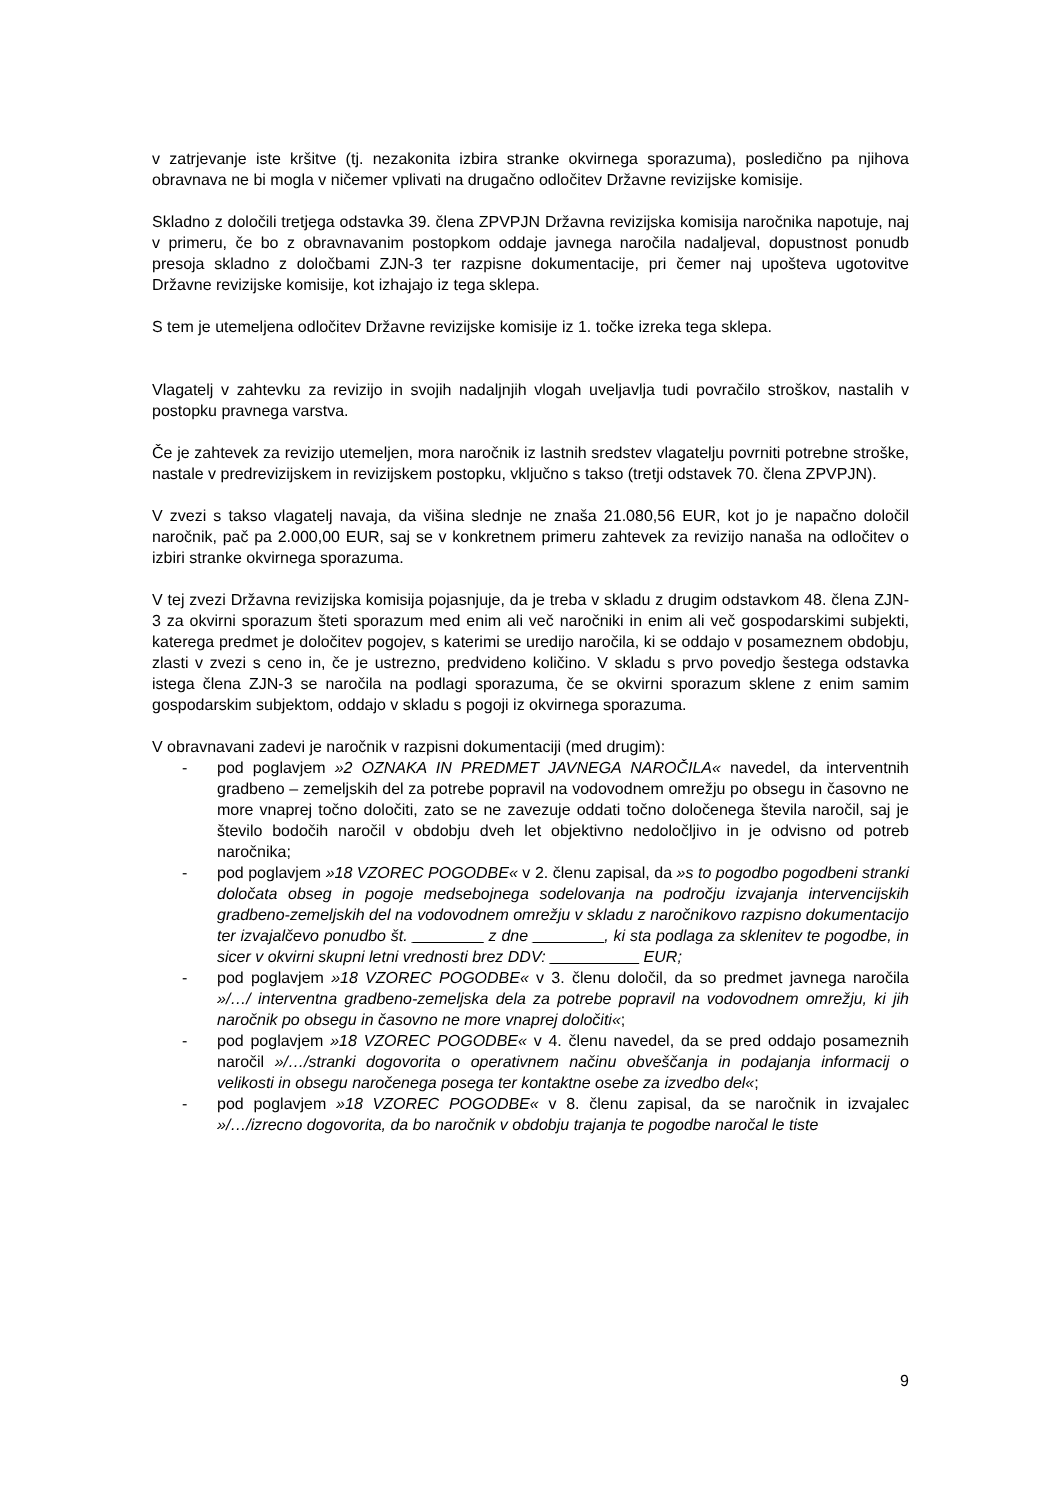v zatrjevanje iste kršitve (tj. nezakonita izbira stranke okvirnega sporazuma), posledično pa njihova obravnava ne bi mogla v ničemer vplivati na drugačno odločitev Državne revizijske komisije.
Skladno z določili tretjega odstavka 39. člena ZPVPJN Državna revizijska komisija naročnika napotuje, naj v primeru, če bo z obravnavanim postopkom oddaje javnega naročila nadaljeval, dopustnost ponudb presoja skladno z določbami ZJN-3 ter razpisne dokumentacije, pri čemer naj upošteva ugotovitve Državne revizijske komisije, kot izhajajo iz tega sklepa.
S tem je utemeljena odločitev Državne revizijske komisije iz 1. točke izreka tega sklepa.
Vlagatelj v zahtevku za revizijo in svojih nadaljnjih vlogah uveljavlja tudi povračilo stroškov, nastalih v postopku pravnega varstva.
Če je zahtevek za revizijo utemeljen, mora naročnik iz lastnih sredstev vlagatelju povrniti potrebne stroške, nastale v predrevizijskem in revizijskem postopku, vključno s takso (tretji odstavek 70. člena ZPVPJN).
V zvezi s takso vlagatelj navaja, da višina slednje ne znaša 21.080,56 EUR, kot jo je napačno določil naročnik, pač pa 2.000,00 EUR, saj se v konkretnem primeru zahtevek za revizijo nanaša na odločitev o izbiri stranke okvirnega sporazuma.
V tej zvezi Državna revizijska komisija pojasnjuje, da je treba v skladu z drugim odstavkom 48. člena ZJN-3 za okvirni sporazum šteti sporazum med enim ali več naročniki in enim ali več gospodarskimi subjekti, katerega predmet je določitev pogojev, s katerimi se uredijo naročila, ki se oddajo v posameznem obdobju, zlasti v zvezi s ceno in, če je ustrezno, predvideno količino. V skladu s prvo povedjo šestega odstavka istega člena ZJN-3 se naročila na podlagi sporazuma, če se okvirni sporazum sklene z enim samim gospodarskim subjektom, oddajo v skladu s pogoji iz okvirnega sporazuma.
V obravnavani zadevi je naročnik v razpisni dokumentaciji (med drugim):
- pod poglavjem »2 OZNAKA IN PREDMET JAVNEGA NAROČILA« navedel, da interventnih gradbeno – zemeljskih del za potrebe popravil na vodovodnem omrežju po obsegu in časovno ne more vnaprej točno določiti, zato se ne zavezuje oddati točno določenega števila naročil, saj je število bodočih naročil v obdobju dveh let objektivno nedoločljivo in je odvisno od potreb naročnika;
- pod poglavjem »18 VZOREC POGODBE« v 2. členu zapisal, da »s to pogodbo pogodbeni stranki določata obseg in pogoje medsebojnega sodelovanja na področju izvajanja intervencijskih gradbeno-zemeljskih del na vodovodnem omrežju v skladu z naročnikovo razpisno dokumentacijo ter izvajalčevo ponudbo št. ________ z dne ________, ki sta podlaga za sklenitev te pogodbe, in sicer v okvirni skupni letni vrednosti brez DDV: __________ EUR;
- pod poglavjem »18 VZOREC POGODBE« v 3. členu določil, da so predmet javnega naročila »/…/ interventna gradbeno-zemeljska dela za potrebe popravil na vodovodnem omrežju, ki jih naročnik po obsegu in časovno ne more vnaprej določiti«;
- pod poglavjem »18 VZOREC POGODBE« v 4. členu navedel, da se pred oddajo posameznih naročil »/…/stranki dogovorita o operativnem načinu obveščanja in podajanja informacij o velikosti in obsegu naročenega posega ter kontaktne osebe za izvedbo del«;
- pod poglavjem »18 VZOREC POGODBE« v 8. členu zapisal, da se naročnik in izvajalec »/…/izrecno dogovorita, da bo naročnik v obdobju trajanja te pogodbe naročal le tiste
9